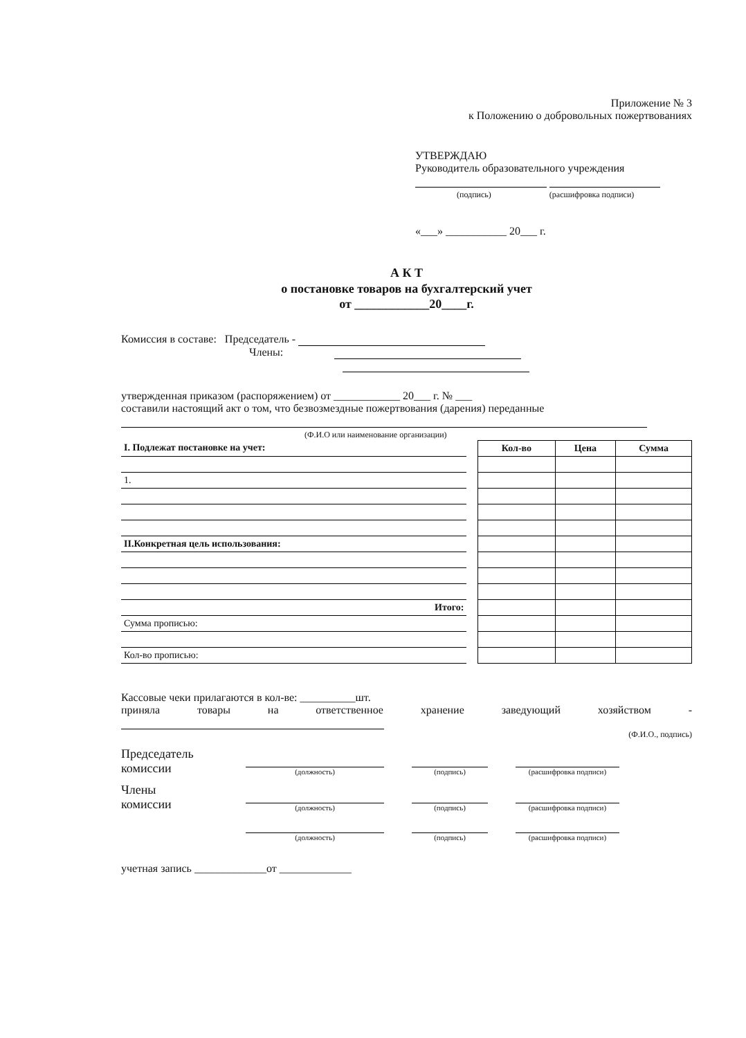Приложение № 3
к Положению о добровольных пожертвованиях
УТВЕРЖДАЮ
Руководитель образовательного учреждения
(подпись) (расшифровка подписи)
«___» ___________ 20___ г.
А К Т
о постановке товаров на бухгалтерский учет
от ____________20____г.
Комиссия в составе: Председатель -
Члены:
утвержденная приказом (распоряжением) от ____________ 20___ г. № ___
составили настоящий акт о том, что безвозмездные пожертвования (дарения) переданные
(Ф.И.О или наименование организации)
| I. Подлежат постановке на учет: | | Кол-во | Цена | Сумма |
| 1. | | | | |
| II.Конкретная цель использования: | | | | |
| Итого: | | | | |
| Сумма прописью: | | | | |
| Кол-во прописью: | | | | |
Кассовые чеки прилагаются в кол-ве: __________шт.
приняла товары на ответственное хранение заведующий хозяйством -
(Ф.И.О., подпись)
Председатель
комиссии
(должность)
(подпись)
(расшифровка подписи)
Члены
комиссии
(должность)
(подпись)
(расшифровка подписи)
(должность)
(подпись)
(расшифровка подписи)
учетная запись _____________от _____________